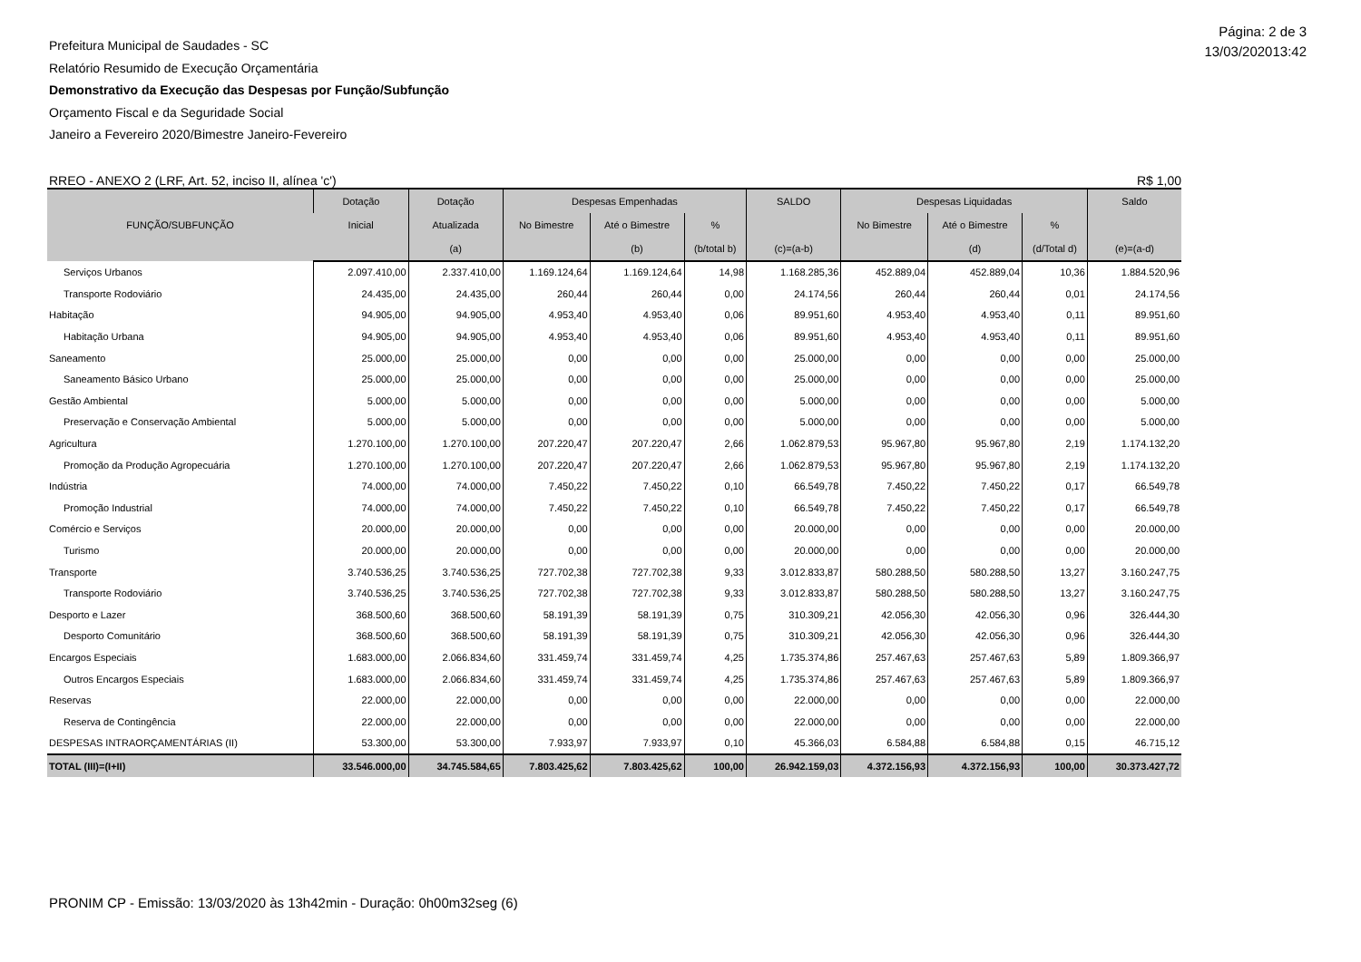Página: 2 de 3
13/03/202013:42
Prefeitura Municipal de Saudades - SC
Relatório Resumido de Execução Orçamentária
Demonstrativo da Execução das Despesas por Função/Subfunção
Orçamento Fiscal e da Seguridade Social
Janeiro a Fevereiro 2020/Bimestre Janeiro-Fevereiro
RREO - ANEXO 2 (LRF, Art. 52, inciso II, alínea 'c') R$ 1,00
| FUNÇÃO/SUBFUNÇÃO | Dotação | Dotação | Despesas Empenhadas | | | SALDO | Despesas Liquidadas | | | Saldo |
| --- | --- | --- | --- | --- | --- | --- | --- | --- | --- | --- |
| | Inicial | Atualizada | No Bimestre | Até o Bimestre | % | | No Bimestre | Até o Bimestre | % | |
| | | (a) | | (b) | (b/total b) | (c)=(a-b) | | (d) | (d/Total d) | (e)=(a-d) |
| Serviços Urbanos | 2.097.410,00 | 2.337.410,00 | 1.169.124,64 | 1.169.124,64 | 14,98 | 1.168.285,36 | 452.889,04 | 452.889,04 | 10,36 | 1.884.520,96 |
| Transporte Rodoviário | 24.435,00 | 24.435,00 | 260,44 | 260,44 | 0,00 | 24.174,56 | 260,44 | 260,44 | 0,01 | 24.174,56 |
| Habitação | 94.905,00 | 94.905,00 | 4.953,40 | 4.953,40 | 0,06 | 89.951,60 | 4.953,40 | 4.953,40 | 0,11 | 89.951,60 |
| Habitação Urbana | 94.905,00 | 94.905,00 | 4.953,40 | 4.953,40 | 0,06 | 89.951,60 | 4.953,40 | 4.953,40 | 0,11 | 89.951,60 |
| Saneamento | 25.000,00 | 25.000,00 | 0,00 | 0,00 | 0,00 | 25.000,00 | 0,00 | 0,00 | 0,00 | 25.000,00 |
| Saneamento Básico Urbano | 25.000,00 | 25.000,00 | 0,00 | 0,00 | 0,00 | 25.000,00 | 0,00 | 0,00 | 0,00 | 25.000,00 |
| Gestão Ambiental | 5.000,00 | 5.000,00 | 0,00 | 0,00 | 0,00 | 5.000,00 | 0,00 | 0,00 | 0,00 | 5.000,00 |
| Preservação e Conservação Ambiental | 5.000,00 | 5.000,00 | 0,00 | 0,00 | 0,00 | 5.000,00 | 0,00 | 0,00 | 0,00 | 5.000,00 |
| Agricultura | 1.270.100,00 | 1.270.100,00 | 207.220,47 | 207.220,47 | 2,66 | 1.062.879,53 | 95.967,80 | 95.967,80 | 2,19 | 1.174.132,20 |
| Promoção da Produção Agropecuária | 1.270.100,00 | 1.270.100,00 | 207.220,47 | 207.220,47 | 2,66 | 1.062.879,53 | 95.967,80 | 95.967,80 | 2,19 | 1.174.132,20 |
| Indústria | 74.000,00 | 74.000,00 | 7.450,22 | 7.450,22 | 0,10 | 66.549,78 | 7.450,22 | 7.450,22 | 0,17 | 66.549,78 |
| Promoção Industrial | 74.000,00 | 74.000,00 | 7.450,22 | 7.450,22 | 0,10 | 66.549,78 | 7.450,22 | 7.450,22 | 0,17 | 66.549,78 |
| Comércio e Serviços | 20.000,00 | 20.000,00 | 0,00 | 0,00 | 0,00 | 20.000,00 | 0,00 | 0,00 | 0,00 | 20.000,00 |
| Turismo | 20.000,00 | 20.000,00 | 0,00 | 0,00 | 0,00 | 20.000,00 | 0,00 | 0,00 | 0,00 | 20.000,00 |
| Transporte | 3.740.536,25 | 3.740.536,25 | 727.702,38 | 727.702,38 | 9,33 | 3.012.833,87 | 580.288,50 | 580.288,50 | 13,27 | 3.160.247,75 |
| Transporte Rodoviário | 3.740.536,25 | 3.740.536,25 | 727.702,38 | 727.702,38 | 9,33 | 3.012.833,87 | 580.288,50 | 580.288,50 | 13,27 | 3.160.247,75 |
| Desporto e Lazer | 368.500,60 | 368.500,60 | 58.191,39 | 58.191,39 | 0,75 | 310.309,21 | 42.056,30 | 42.056,30 | 0,96 | 326.444,30 |
| Desporto Comunitário | 368.500,60 | 368.500,60 | 58.191,39 | 58.191,39 | 0,75 | 310.309,21 | 42.056,30 | 42.056,30 | 0,96 | 326.444,30 |
| Encargos Especiais | 1.683.000,00 | 2.066.834,60 | 331.459,74 | 331.459,74 | 4,25 | 1.735.374,86 | 257.467,63 | 257.467,63 | 5,89 | 1.809.366,97 |
| Outros Encargos Especiais | 1.683.000,00 | 2.066.834,60 | 331.459,74 | 331.459,74 | 4,25 | 1.735.374,86 | 257.467,63 | 257.467,63 | 5,89 | 1.809.366,97 |
| Reservas | 22.000,00 | 22.000,00 | 0,00 | 0,00 | 0,00 | 22.000,00 | 0,00 | 0,00 | 0,00 | 22.000,00 |
| Reserva de Contingência | 22.000,00 | 22.000,00 | 0,00 | 0,00 | 0,00 | 22.000,00 | 0,00 | 0,00 | 0,00 | 22.000,00 |
| DESPESAS INTRAORÇAMENTÁRIAS (II) | 53.300,00 | 53.300,00 | 7.933,97 | 7.933,97 | 0,10 | 45.366,03 | 6.584,88 | 6.584,88 | 0,15 | 46.715,12 |
| TOTAL (III)=(I+II) | 33.546.000,00 | 34.745.584,65 | 7.803.425,62 | 7.803.425,62 | 100,00 | 26.942.159,03 | 4.372.156,93 | 4.372.156,93 | 100,00 | 30.373.427,72 |
PRONIM CP - Emissão: 13/03/2020 às 13h42min - Duração: 0h00m32seg (6)